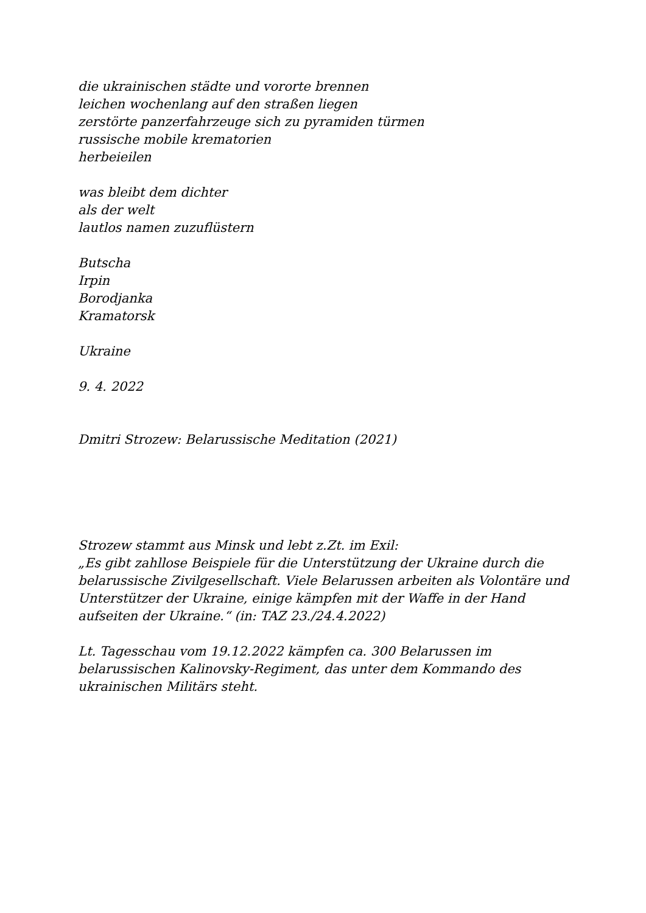die ukrainischen städte und vororte brennen
leichen wochenlang auf den straßen liegen
zerstörte panzerfahrzeuge sich zu pyramiden türmen
russische mobile krematorien
herbeieilen
was bleibt dem dichter
als der welt
lautlos namen zuzuflüstern
Butscha
Irpin
Borodjanka
Kramatorsk
Ukraine
9. 4. 2022
Dmitri Strozew: Belarussische Meditation (2021)
Strozew stammt aus Minsk und lebt z.Zt. im Exil:
„Es gibt zahllose Beispiele für die Unterstützung der Ukraine durch die belarussische Zivilgesellschaft. Viele Belarussen arbeiten als Volontäre und Unterstützer der Ukraine, einige kämpfen mit der Waffe in der Hand aufseiten der Ukraine.“ (in: TAZ 23./24.4.2022)
Lt. Tagesschau vom 19.12.2022 kämpfen ca. 300 Belarussen im belarussischen Kalinovsky-Regiment, das unter dem Kommando des ukrainischen Militärs steht.